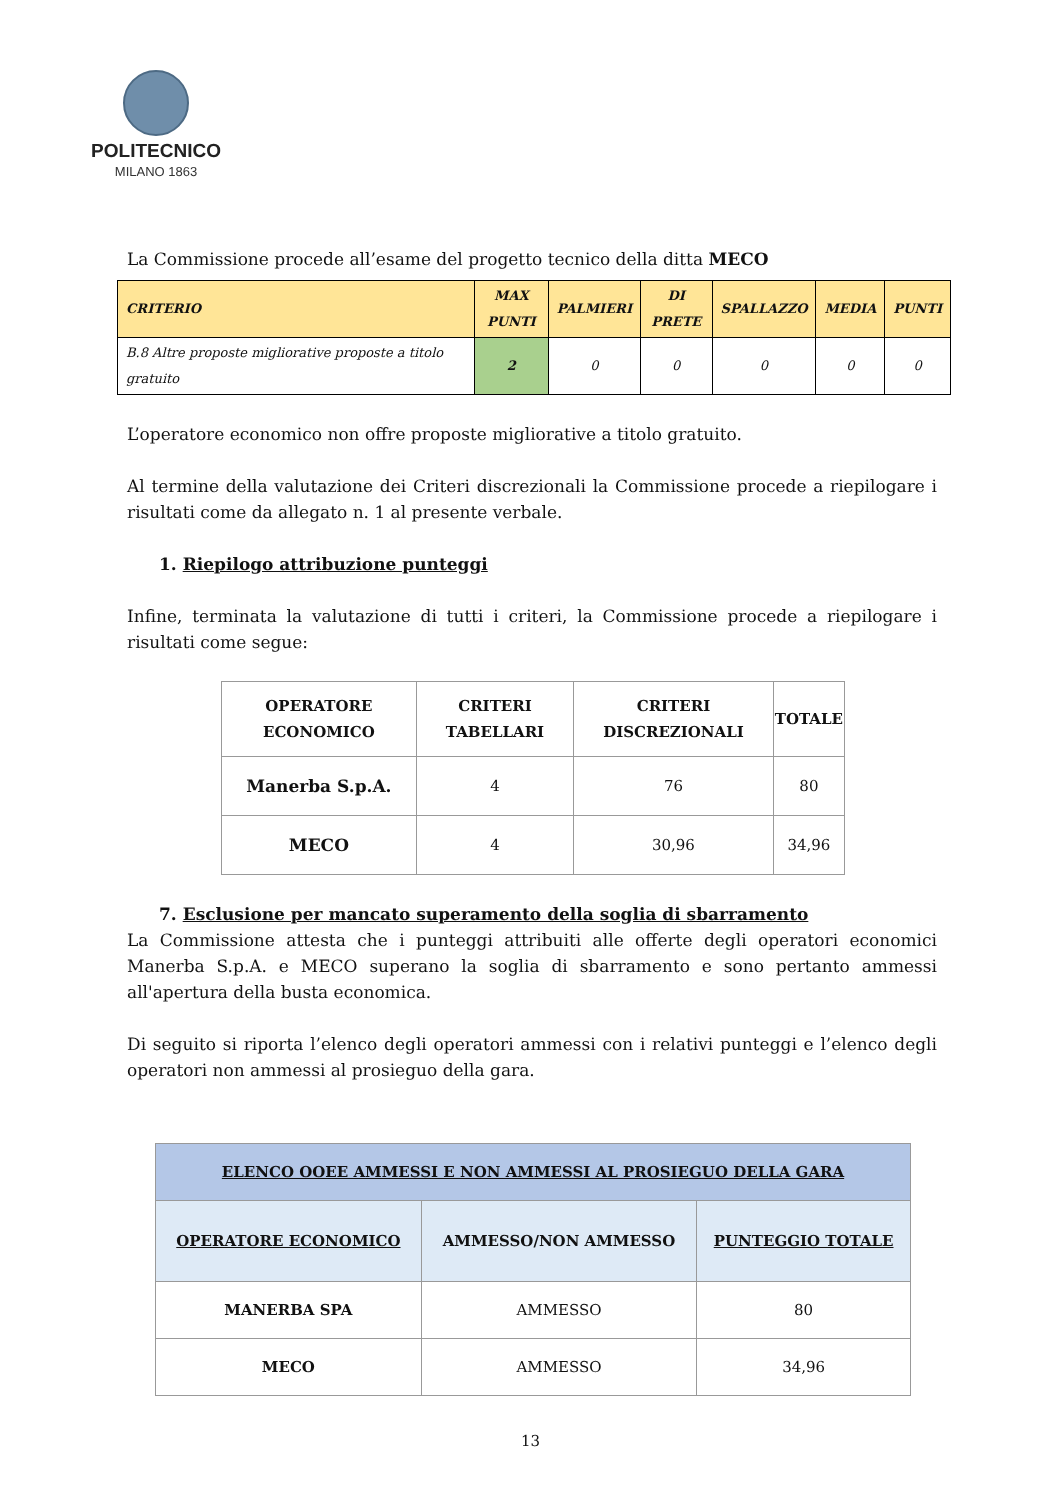POLITECNICO
MILANO 1863
La Commissione procede all’esame del progetto tecnico della ditta MECO
| CRITERIO | MAX PUNTI | PALMIERI | DI PRETE | SPALLAZZO | MEDIA | PUNTI |
| --- | --- | --- | --- | --- | --- | --- |
| B.8 Altre proposte migliorative proposte a titolo gratuito | 2 | 0 | 0 | 0 | 0 | 0 |
L’operatore economico non offre proposte migliorative a titolo gratuito.
Al termine della valutazione dei Criteri discrezionali la Commissione procede a riepilogare i risultati come da allegato n. 1 al presente verbale.
1. Riepilogo attribuzione punteggi
Infine, terminata la valutazione di tutti i criteri, la Commissione procede a riepilogare i risultati come segue:
| OPERATORE ECONOMICO | CRITERI TABELLARI | CRITERI DISCREZIONALI | TOTALE |
| --- | --- | --- | --- |
| Manerba S.p.A. | 4 | 76 | 80 |
| MECO | 4 | 30,96 | 34,96 |
7. Esclusione per mancato superamento della soglia di sbarramento
La Commissione attesta che i punteggi attribuiti alle offerte degli operatori economici Manerba S.p.A. e MECO superano la soglia di sbarramento e sono pertanto ammessi all'apertura della busta economica.
Di seguito si riporta l’elenco degli operatori ammessi con i relativi punteggi e l’elenco degli operatori non ammessi al prosieguo della gara.
| ELENCO OOEE AMMESSI E NON AMMESSI AL PROSIEGUO DELLA GARA | | |
| --- | --- | --- |
| OPERATORE ECONOMICO | AMMESSO/NON AMMESSO | PUNTEGGIO TOTALE |
| MANERBA SPA | AMMESSO | 80 |
| MECO | AMMESSO | 34,96 |
13